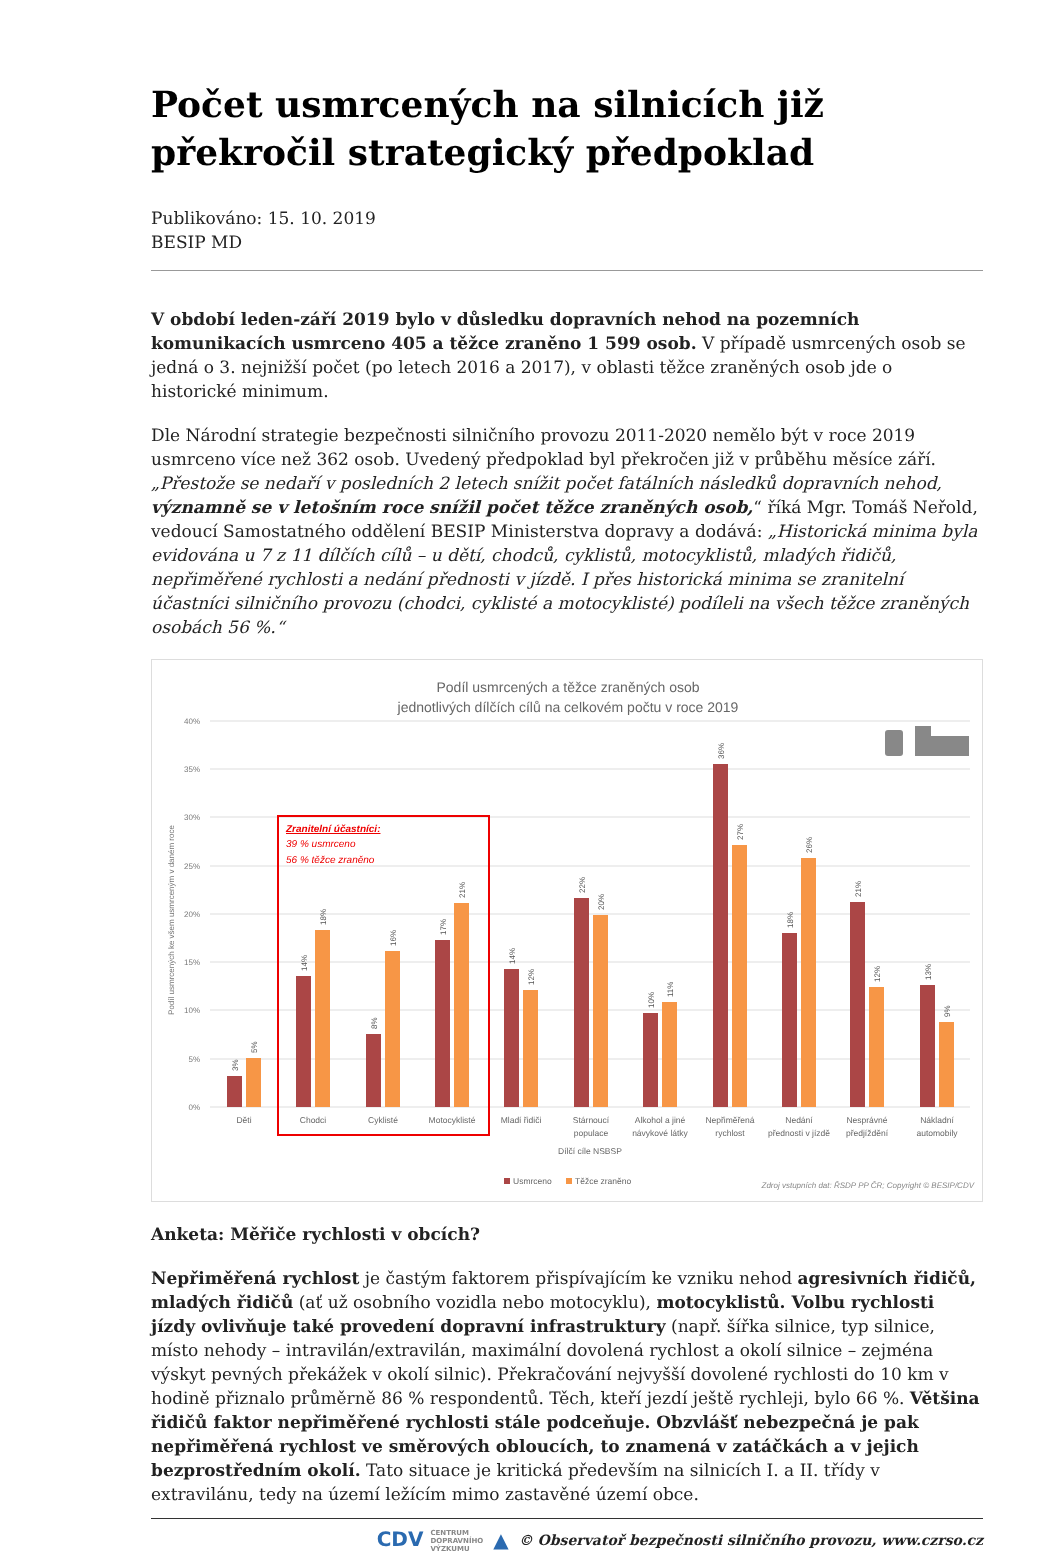Počet usmrcených na silnicích již překročil strategický předpoklad
Publikováno: 15. 10. 2019
BESIP MD
V období leden-září 2019 bylo v důsledku dopravních nehod na pozemních komunikacích usmrceno 405 a těžce zraněno 1 599 osob. V případě usmrcených osob se jedná o 3. nejnižší počet (po letech 2016 a 2017), v oblasti těžce zraněných osob jde o historické minimum.
Dle Národní strategie bezpečnosti silničního provozu 2011-2020 nemělo být v roce 2019 usmrceno více než 362 osob. Uvedený předpoklad byl překročen již v průběhu měsíce září. „Přestože se nedaří v posledních 2 letech snížit počet fatálních následků dopravních nehod, významně se v letošním roce snížil počet těžce zraněných osob,“ říká Mgr. Tomáš Neřold, vedoucí Samostatného oddělení BESIP Ministerstva dopravy a dodává: „Historická minima byla evidována u 7 z 11 dílčích cílů – u dětí, chodců, cyklistů, motocyklistů, mladých řidičů, nepřiměřené rychlosti a nedání přednosti v jízdě. I přes historická minima se zranitelní účastníci silničního provozu (chodci, cyklisté a motocyklisté) podíleli na všech těžce zraněných osobách 56 %.“
Podíl usmrcených a těžce zraněných osob
jednotlivých dílčích cílů na celkovém počtu v roce 2019
40%
35%
30%
25%
20%
15%
10%
5%
0%
Podíl usmrcených ke všem usmrceným v daném roce
3%
5%
14%
18%
8%
16%
17%
21%
14%
12%
22%
20%
10%
11%
36%
27%
18%
26%
21%
12%
13%
9%
Děti
Chodci
Cyklisté
Motocyklisté
Mladí řidiči
Stárnoucí
populace
Alkohol a jiné
návykové látky
Nepřiměřená
rychlost
Nedání
přednosti v jízdě
Nesprávné
předjíždění
Nákladní
automobily
Dílčí cíle NSBSP
Zranitelní účastníci:
39 % usmrceno
56 % těžce zraněno
Usmrceno
Těžce zraněno
Zdroj vstupních dat: ŘSDP PP ČR; Copyright © BESIP/CDV
Anketa: Měřiče rychlosti v obcích?
Nepřiměřená rychlost je častým faktorem přispívajícím ke vzniku nehod agresivních řidičů, mladých řidičů (ať už osobního vozidla nebo motocyklu), motocyklistů. Volbu rychlosti jízdy ovlivňuje také provedení dopravní infrastruktury (např. šířka silnice, typ silnice, místo nehody – intravilán/extravilán, maximální dovolená rychlost a okolí silnice – zejména výskyt pevných překážek v okolí silnic). Překračování nejvyšší dovolené rychlosti do 10 km v hodině přiznalo průměrně 86 % respondentů. Těch, kteří jezdí ještě rychleji, bylo 66 %. Většina řidičů faktor nepřiměřené rychlosti stále podceňuje. Obzvlášť nebezpečná je pak nepřiměřená rychlost ve směrových obloucích, to znamená v zatáčkách a v jejich bezprostředním okolí. Tato situace je kritická především na silnicích I. a II. třídy v extravilánu, tedy na území ležícím mimo zastavěné území obce.
CDV CENTRUM
DOPRAVNÍHO
VÝZKUMU ▲ © Observatoř bezpečnosti silničního provozu, www.czrso.cz